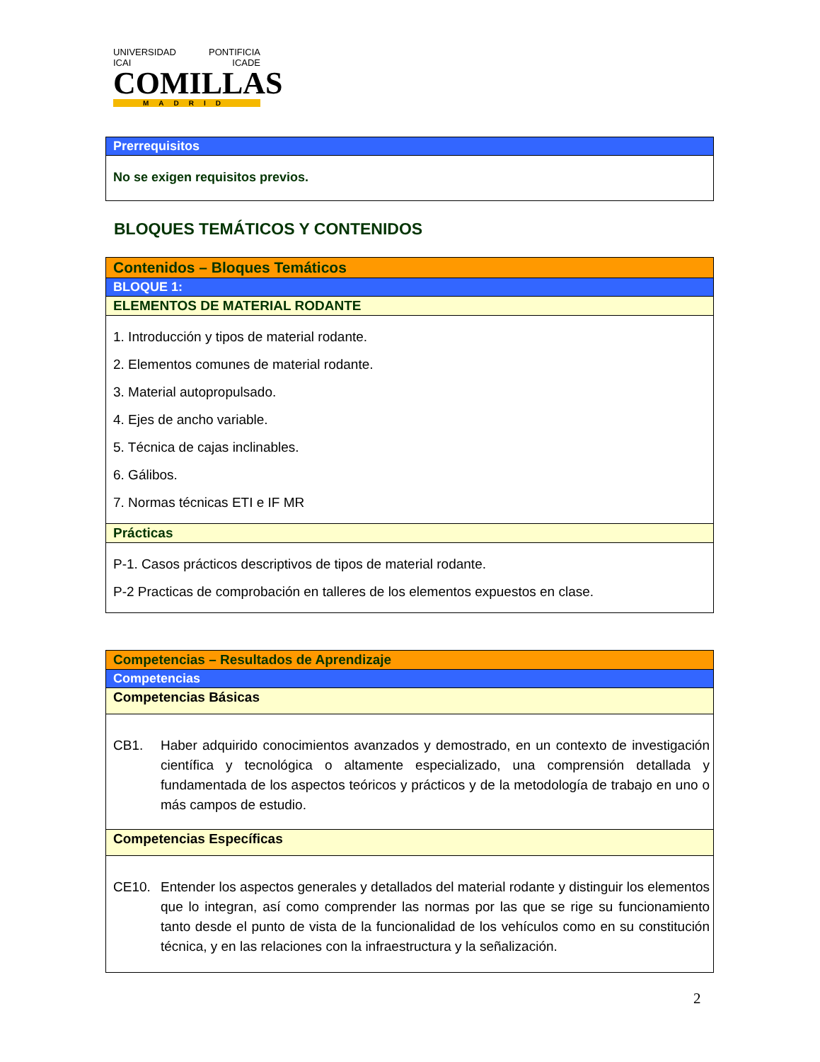UNIVERSIDAD PONTIFICIA
ICAI ICADE
COMILLAS
MADRID
| Prerrequisitos |
| No se exigen requisitos previos. |
BLOQUES TEMÁTICOS Y CONTENIDOS
| Contenidos – Bloques Temáticos |
| BLOQUE 1: |
| ELEMENTOS DE MATERIAL RODANTE |
| 1. Introducción y tipos de material rodante. 2. Elementos comunes de material rodante. 3. Material autopropulsado. 4. Ejes de ancho variable. 5. Técnica de cajas inclinables. 6. Gálibos. 7. Normas técnicas ETI e IF MR |
| Prácticas |
| P-1. Casos prácticos descriptivos de tipos de material rodante. P-2 Practicas de comprobación en talleres de los elementos expuestos en clase. |
| Competencias – Resultados de Aprendizaje |
| Competencias |
| Competencias Básicas |
| CB1. Haber adquirido conocimientos avanzados y demostrado, en un contexto de investigación científica y tecnológica o altamente especializado, una comprensión detallada y fundamentada de los aspectos teóricos y prácticos y de la metodología de trabajo en uno o más campos de estudio. |
| Competencias Específicas |
| CE10. Entender los aspectos generales y detallados del material rodante y distinguir los elementos que lo integran, así como comprender las normas por las que se rige su funcionamiento tanto desde el punto de vista de la funcionalidad de los vehículos como en su constitución técnica, y en las relaciones con la infraestructura y la señalización. |
2